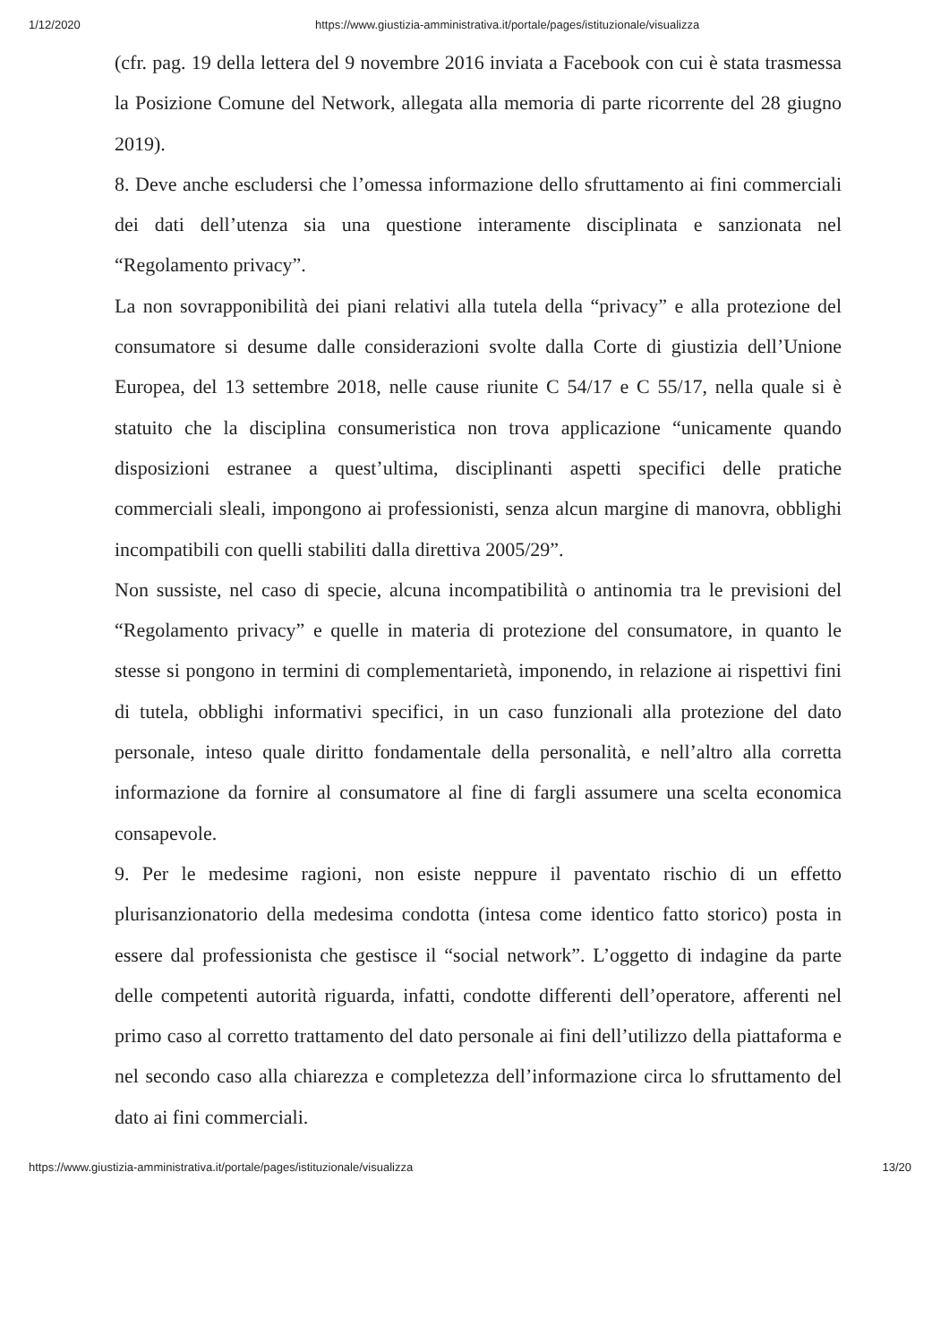1/12/2020 https://www.giustizia-amministrativa.it/portale/pages/istituzionale/visualizza
(cfr. pag. 19 della lettera del 9 novembre 2016 inviata a Facebook con cui è stata trasmessa la Posizione Comune del Network, allegata alla memoria di parte ricorrente del 28 giugno 2019).
8. Deve anche escludersi che l’omessa informazione dello sfruttamento ai fini commerciali dei dati dell’utenza sia una questione interamente disciplinata e sanzionata nel “Regolamento privacy”.
La non sovrapponibilità dei piani relativi alla tutela della “privacy” e alla protezione del consumatore si desume dalle considerazioni svolte dalla Corte di giustizia dell’Unione Europea, del 13 settembre 2018, nelle cause riunite C 54/17 e C 55/17, nella quale si è statuito che la disciplina consumeristica non trova applicazione “unicamente quando disposizioni estranee a quest’ultima, disciplinanti aspetti specifici delle pratiche commerciali sleali, impongono ai professionisti, senza alcun margine di manovra, obblighi incompatibili con quelli stabiliti dalla direttiva 2005/29”.
Non sussiste, nel caso di specie, alcuna incompatibilità o antinomia tra le previsioni del “Regolamento privacy” e quelle in materia di protezione del consumatore, in quanto le stesse si pongono in termini di complementarietà, imponendo, in relazione ai rispettivi fini di tutela, obblighi informativi specifici, in un caso funzionali alla protezione del dato personale, inteso quale diritto fondamentale della personalità, e nell’altro alla corretta informazione da fornire al consumatore al fine di fargli assumere una scelta economica consapevole.
9. Per le medesime ragioni, non esiste neppure il paventato rischio di un effetto plurisanzionatorio della medesima condotta (intesa come identico fatto storico) posta in essere dal professionista che gestisce il “social network”. L’oggetto di indagine da parte delle competenti autorità riguarda, infatti, condotte differenti dell’operatore, afferenti nel primo caso al corretto trattamento del dato personale ai fini dell’utilizzo della piattaforma e nel secondo caso alla chiarezza e completezza dell’informazione circa lo sfruttamento del dato ai fini commerciali.
https://www.giustizia-amministrativa.it/portale/pages/istituzionale/visualizza 13/20